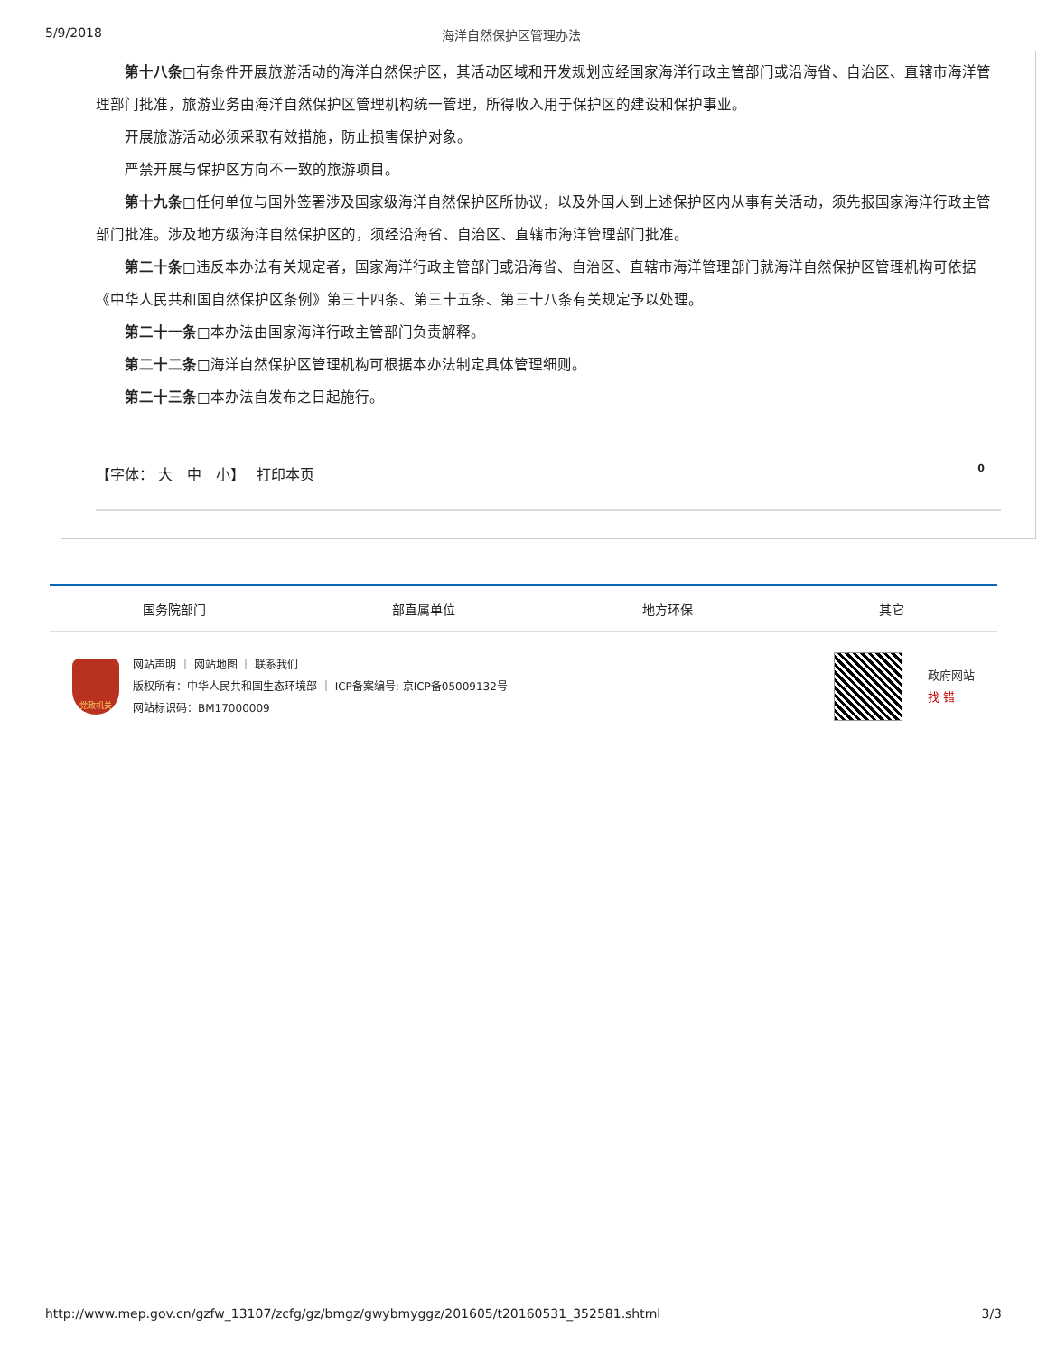5/9/2018 海洋自然保护区管理办法
第十八条□有条件开展旅游活动的海洋自然保护区，其活动区域和开发规划应经国家海洋行政主管部门或沿海省、自治区、直辖市海洋管理部门批准，旅游业务由海洋自然保护区管理机构统一管理，所得收入用于保护区的建设和保护事业。
开展旅游活动必须采取有效措施，防止损害保护对象。
严禁开展与保护区方向不一致的旅游项目。
第十九条□任何单位与国外签署涉及国家级海洋自然保护区所协议，以及外国人到上述保护区内从事有关活动，须先报国家海洋行政主管部门批准。涉及地方级海洋自然保护区的，须经沿海省、自治区、直辖市海洋管理部门批准。
第二十条□违反本办法有关规定者，国家海洋行政主管部门或沿海省、自治区、直辖市海洋管理部门就海洋自然保护区管理机构可依据《中华人民共和国自然保护区条例》第三十四条、第三十五条、第三十八条有关规定予以处理。
第二十一条□本办法由国家海洋行政主管部门负责解释。
第二十二条□海洋自然保护区管理机构可根据本办法制定具体管理细则。
第二十三条□本办法自发布之日起施行。
【字体： 大　中　小】　 打印本页 0
国务院部门 部直属单位 地方环保 其它
党政机关
网站声明 ｜ 网站地图 ｜ 联系我们
版权所有：中华人民共和国生态环境部 ｜ ICP备案编号: 京ICP备05009132号
网站标识码：BM17000009
政府网站
找 错
http://www.mep.gov.cn/gzfw_13107/zcfg/gz/bmgz/gwybmyggz/201605/t20160531_352581.shtml 3/3